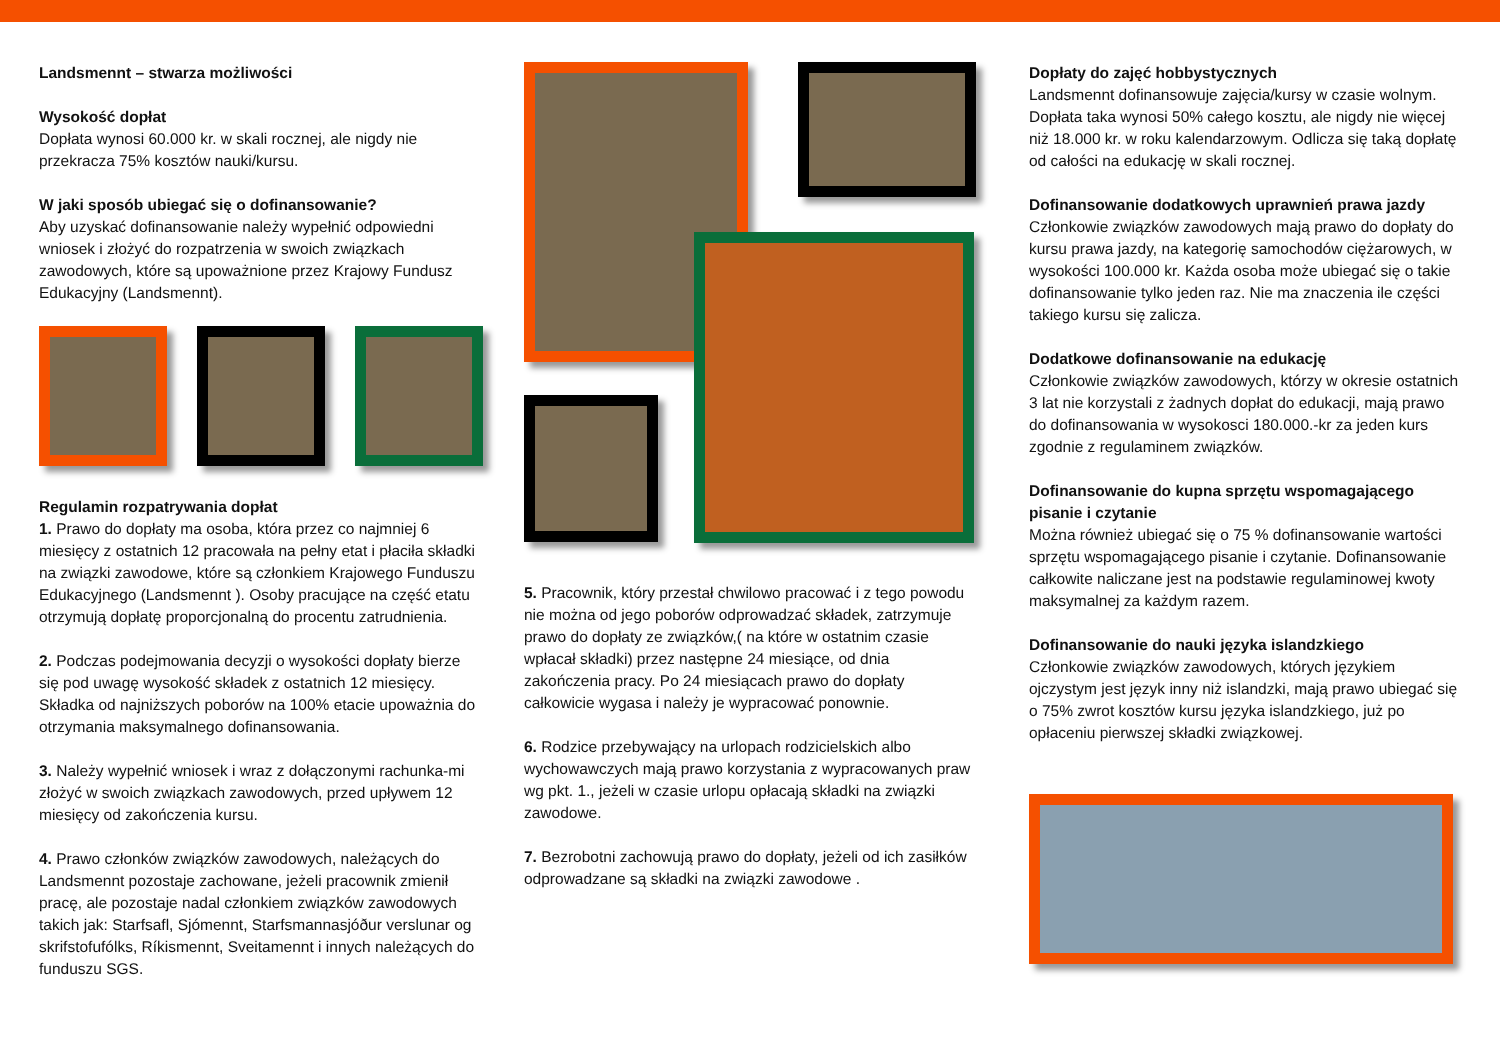Landsmennt – stwarza możliwości
Wysokość dopłat
Dopłata wynosi 60.000 kr. w skali rocznej, ale nigdy nie przekracza 75% kosztów nauki/kursu.
W jaki sposób ubiegać się o dofinansowanie?
Aby uzyskać dofinansowanie należy wypełnić odpowiedni wniosek i złożyć do rozpatrzenia w swoich związkach zawodowych, które są upoważnione przez Krajowy Fundusz Edukacyjny (Landsmennt).
Regulamin rozpatrywania dopłat
1. Prawo do dopłaty ma osoba, która przez co najmniej 6 miesięcy z ostatnich 12 pracowała na pełny etat i płaciła składki na związki zawodowe, które są członkiem Krajowego Funduszu Edukacyjnego (Landsmennt ). Osoby pracujące na część etatu otrzymują dopłatę proporcjonalną do procentu zatrudnienia.
2. Podczas podejmowania decyzji o wysokości dopłaty bierze się pod uwagę wysokość składek z ostatnich 12 miesięcy. Składka od najniższych poborów na 100% etacie upoważnia do otrzymania maksymalnego dofinansowania.
3. Należy wypełnić wniosek i wraz z dołączonymi rachunka-mi złożyć w swoich związkach zawodowych, przed upływem 12 miesięcy od zakończenia kursu.
4. Prawo członków związków zawodowych, należących do Landsmennt pozostaje zachowane, jeżeli pracownik zmienił pracę, ale pozostaje nadal członkiem związków zawodowych takich jak: Starfsafl, Sjómennt, Starfsmannasjóður verslunar og skrifstofufólks, Ríkismennt, Sveitamennt i innych należących do funduszu SGS.
5. Pracownik, który przestał chwilowo pracować i z tego powodu nie można od jego poborów odprowadzać składek, zatrzymuje prawo do dopłaty ze związków,( na które w ostatnim czasie wpłacał składki) przez następne 24 miesiące, od dnia zakończenia pracy. Po 24 miesiącach prawo do dopłaty całkowicie wygasa i należy je wypracować ponownie.
6. Rodzice przebywający na urlopach rodzicielskich albo wychowawczych mają prawo korzystania z wypracowanych praw wg pkt. 1., jeżeli w czasie urlopu opłacają składki na związki zawodowe.
7. Bezrobotni zachowują prawo do dopłaty, jeżeli od ich zasiłków odprowadzane są składki na związki zawodowe .
Dopłaty do zajęć hobbystycznych
Landsmennt dofinansowuje zajęcia/kursy w czasie wolnym. Dopłata taka wynosi 50% całego kosztu, ale nigdy nie więcej niż 18.000 kr. w roku kalendarzowym. Odlicza się taką dopłatę od całości na edukację w skali rocznej.
Dofinansowanie dodatkowych uprawnień prawa jazdy
Członkowie związków zawodowych mają prawo do dopłaty do kursu prawa jazdy, na kategorię samochodów ciężarowych, w wysokości 100.000 kr. Każda osoba może ubiegać się o takie dofinansowanie tylko jeden raz. Nie ma znaczenia ile części takiego kursu się zalicza.
Dodatkowe dofinansowanie na edukację
Członkowie związków zawodowych, którzy w okresie ostatnich 3 lat nie korzystali z żadnych dopłat do edukacji, mają prawo do dofinansowania w wysokosci 180.000.-kr za jeden kurs zgodnie z regulaminem związków.
Dofinansowanie do kupna sprzętu wspomagającego pisanie i czytanie
Można również ubiegać się o 75 % dofinansowanie wartości sprzętu wspomagającego pisanie i czytanie. Dofinansowanie całkowite naliczane jest na podstawie regulaminowej kwoty maksymalnej za każdym razem.
Dofinansowanie do nauki języka islandzkiego
Członkowie związków zawodowych, których językiem ojczystym jest język inny niż islandzki, mają prawo ubiegać się o 75% zwrot kosztów kursu języka islandzkiego, już po opłaceniu pierwszej składki związkowej.